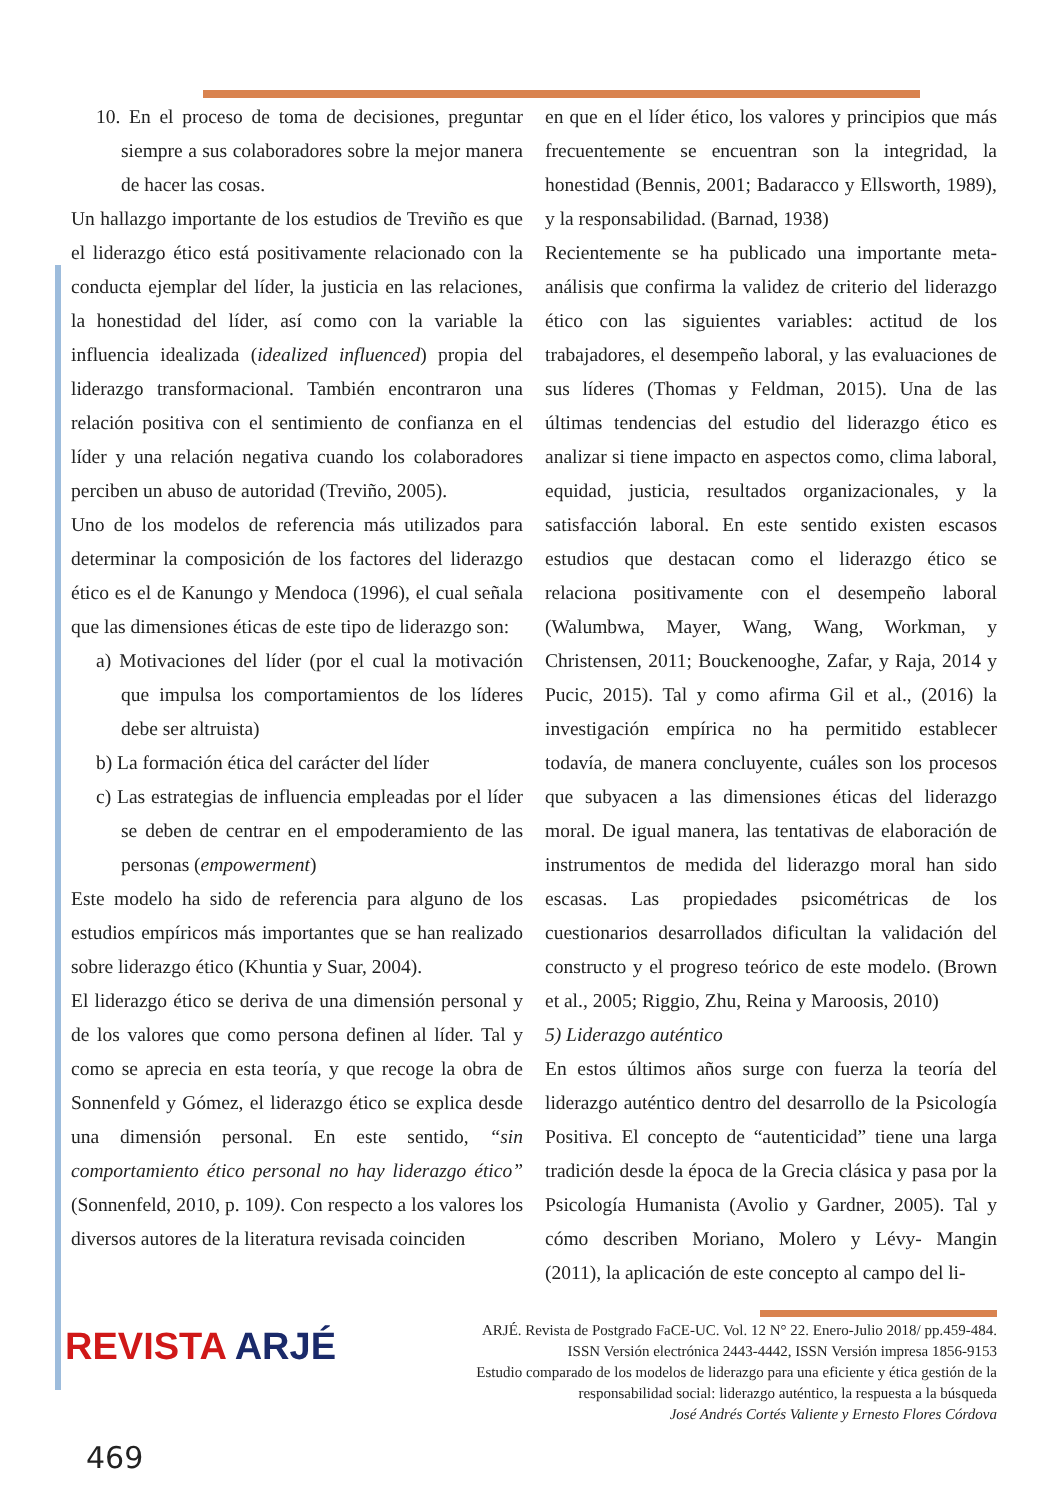10. En el proceso de toma de decisiones, preguntar siempre a sus colaboradores sobre la mejor manera de hacer las cosas.
Un hallazgo importante de los estudios de Treviño es que el liderazgo ético está positivamente relacionado con la conducta ejemplar del líder, la justicia en las relaciones, la honestidad del líder, así como con la variable la influencia idealizada (idealized influenced) propia del liderazgo transformacional. También encontraron una relación positiva con el sentimiento de confianza en el líder y una relación negativa cuando los colaboradores perciben un abuso de autoridad (Treviño, 2005).
Uno de los modelos de referencia más utilizados para determinar la composición de los factores del liderazgo ético es el de Kanungo y Mendoca (1996), el cual señala que las dimensiones éticas de este tipo de liderazgo son:
a) Motivaciones del líder (por el cual la motivación que impulsa los comportamientos de los líderes debe ser altruista)
b) La formación ética del carácter del líder
c) Las estrategias de influencia empleadas por el líder se deben de centrar en el empoderamiento de las personas (empowerment)
Este modelo ha sido de referencia para alguno de los estudios empíricos más importantes que se han realizado sobre liderazgo ético (Khuntia y Suar, 2004).
El liderazgo ético se deriva de una dimensión personal y de los valores que como persona definen al líder. Tal y como se aprecia en esta teoría, y que recoge la obra de Sonnenfeld y Gómez, el liderazgo ético se explica desde una dimensión personal. En este sentido, “sin comportamiento ético personal no hay liderazgo ético” (Sonnenfeld, 2010, p. 109). Con respecto a los valores los diversos autores de la literatura revisada coinciden
en que en el líder ético, los valores y principios que más frecuentemente se encuentran son la integridad, la honestidad (Bennis, 2001; Badaracco y Ellsworth, 1989), y la responsabilidad. (Barnad, 1938)
Recientemente se ha publicado una importante meta-análisis que confirma la validez de criterio del liderazgo ético con las siguientes variables: actitud de los trabajadores, el desempeño laboral, y las evaluaciones de sus líderes (Thomas y Feldman, 2015). Una de las últimas tendencias del estudio del liderazgo ético es analizar si tiene impacto en aspectos como, clima laboral, equidad, justicia, resultados organizacionales, y la satisfacción laboral. En este sentido existen escasos estudios que destacan como el liderazgo ético se relaciona positivamente con el desempeño laboral (Walumbwa, Mayer, Wang, Wang, Workman, y Christensen, 2011; Bouckenooghe, Zafar, y Raja, 2014 y Pucic, 2015). Tal y como afirma Gil et al., (2016) la investigación empírica no ha permitido establecer todavía, de manera concluyente, cuáles son los procesos que subyacen a las dimensiones éticas del liderazgo moral. De igual manera, las tentativas de elaboración de instrumentos de medida del liderazgo moral han sido escasas. Las propiedades psicométricas de los cuestionarios desarrollados dificultan la validación del constructo y el progreso teórico de este modelo. (Brown et al., 2005; Riggio, Zhu, Reina y Maroosis, 2010)
5) Liderazgo auténtico
En estos últimos años surge con fuerza la teoría del liderazgo auténtico dentro del desarrollo de la Psicología Positiva. El concepto de “autenticidad” tiene una larga tradición desde la época de la Grecia clásica y pasa por la Psicología Humanista (Avolio y Gardner, 2005). Tal y cómo describen Moriano, Molero y Lévy- Mangin (2011), la aplicación de este concepto al campo del li-
REVISTA ARJÉ
ARJÉ. Revista de Postgrado FaCE-UC. Vol. 12 N° 22. Enero-Julio 2018/ pp.459-484.
ISSN Versión electrónica 2443-4442, ISSN Versión impresa 1856-9153
Estudio comparado de los modelos de liderazgo para una eficiente y ética gestión de la responsabilidad social: liderazgo auténtico, la respuesta a la búsqueda
José Andrés Cortés Valiente y Ernesto Flores Córdova
469